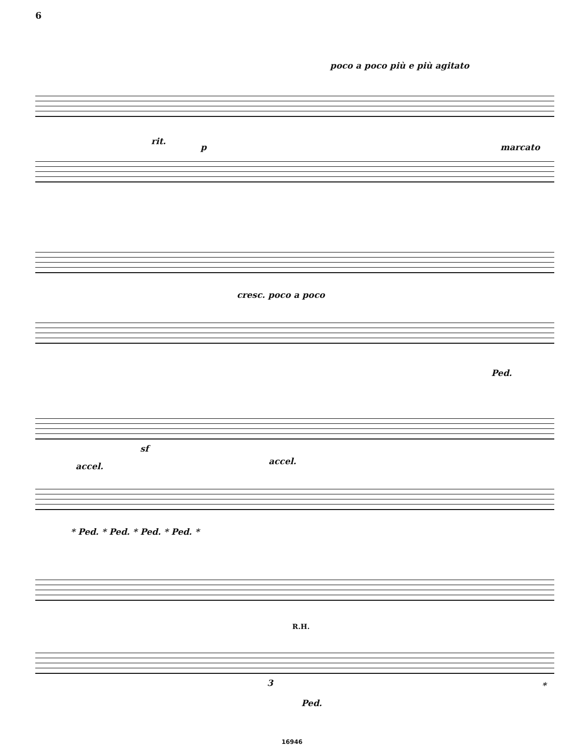6
poco a poco più e più agitato
rit.
p marcato
cresc. poco a poco
Ped.
sf
accel. accel.
* Ped. * Ped. * Ped. * Ped. *
R.H.
3
Ped.
*
16946